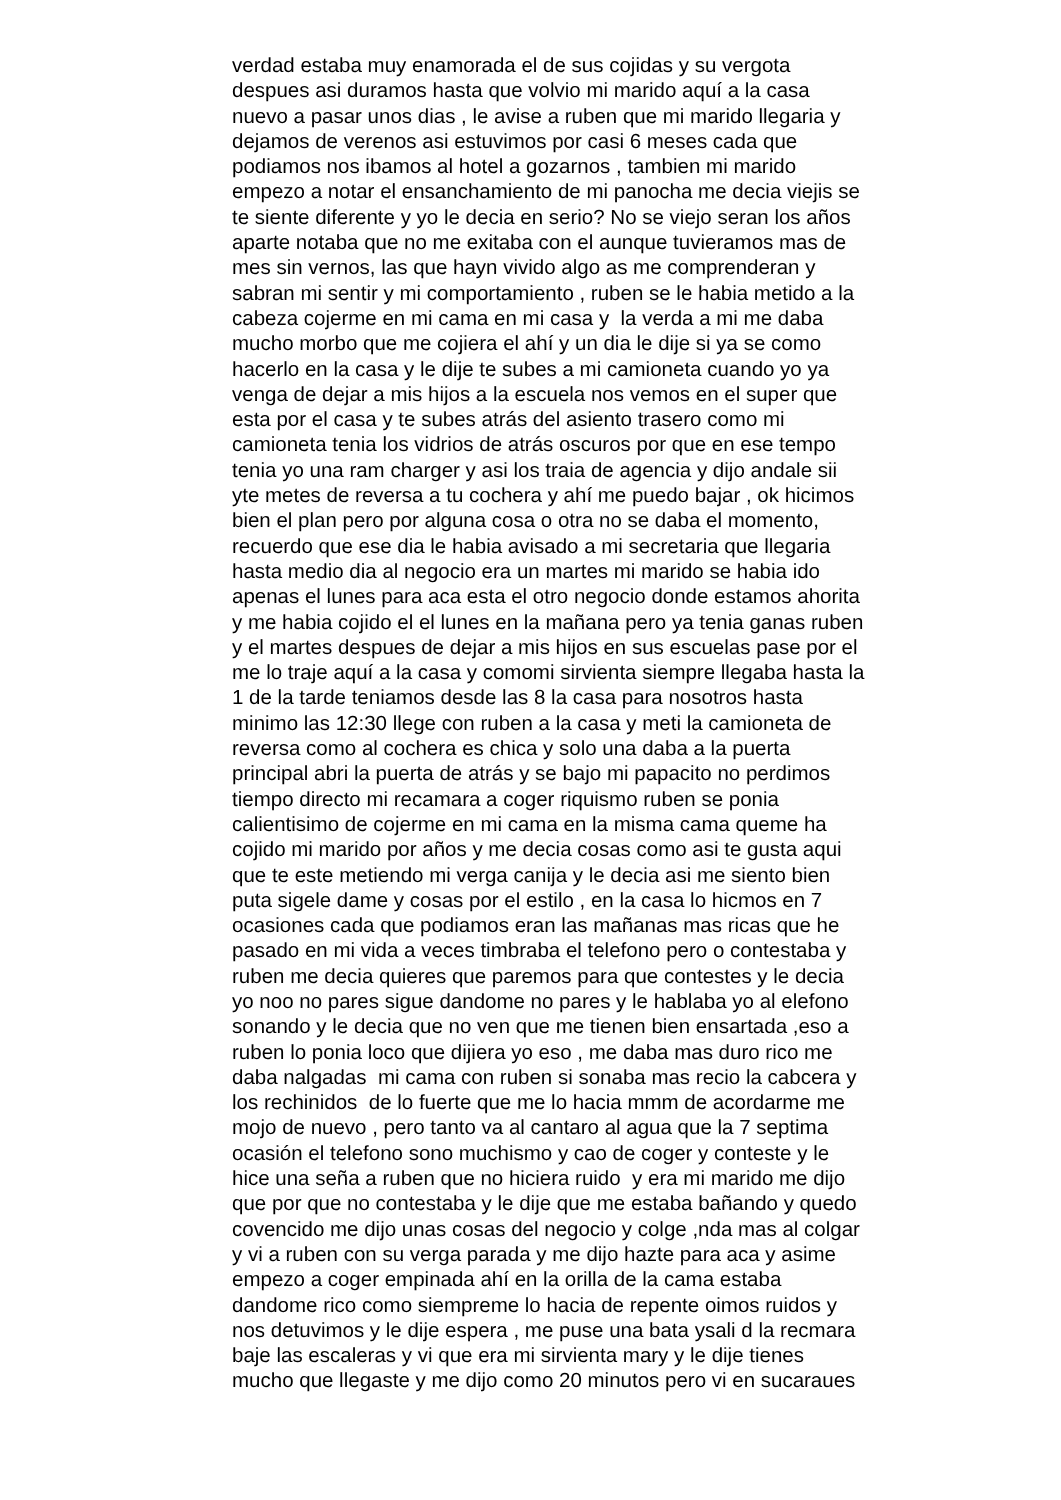verdad estaba muy enamorada el de sus cojidas y su vergota
despues asi duramos hasta que volvio mi marido aquí a la casa
nuevo a pasar unos dias , le avise a ruben que mi marido llegaria y
dejamos de verenos asi estuvimos por casi 6 meses cada que
podiamos nos ibamos al hotel a gozarnos , tambien mi marido
empezo a notar el ensanchamiento de mi panocha me decia viejis se
te siente diferente y yo le decia en serio? No se viejo seran los años
aparte notaba que no me exitaba con el aunque tuvieramos mas de
mes sin vernos, las que hayn vivido algo as me comprenderan y
sabran mi sentir y mi comportamiento , ruben se le habia metido a la
cabeza cojerme en mi cama en mi casa y la verda a mi me daba
mucho morbo que me cojiera el ahí y un dia le dije si ya se como
hacerlo en la casa y le dije te subes a mi camioneta cuando yo ya
venga de dejar a mis hijos a la escuela nos vemos en el super que
esta por el casa y te subes atrás del asiento trasero como mi
camioneta tenia los vidrios de atrás oscuros por que en ese tempo
tenia yo una ram charger y asi los traia de agencia y dijo andale sii
yte metes de reversa a tu cochera y ahí me puedo bajar , ok hicimos
bien el plan pero por alguna cosa o otra no se daba el momento,
recuerdo que ese dia le habia avisado a mi secretaria que llegaria
hasta medio dia al negocio era un martes mi marido se habia ido
apenas el lunes para aca esta el otro negocio donde estamos ahorita
y me habia cojido el el lunes en la mañana pero ya tenia ganas ruben
y el martes despues de dejar a mis hijos en sus escuelas pase por el
me lo traje aquí a la casa y comomi sirvienta siempre llegaba hasta la
1 de la tarde teniamos desde las 8 la casa para nosotros hasta
minimo las 12:30 llege con ruben a la casa y meti la camioneta de
reversa como al cochera es chica y solo una daba a la puerta
principal abri la puerta de atrás y se bajo mi papacito no perdimos
tiempo directo mi recamara a coger riquismo ruben se ponia
calientisimo de cojerme en mi cama en la misma cama queme ha
cojido mi marido por años y me decia cosas como asi te gusta aqui
que te este metiendo mi verga canija y le decia asi me siento bien
puta sigele dame y cosas por el estilo , en la casa lo hicmos en 7
ocasiones cada que podiamos eran las mañanas mas ricas que he
pasado en mi vida a veces timbraba el telefono pero o contestaba y
ruben me decia quieres que paremos para que contestes y le decia
yo noo no pares sigue dandome no pares y le hablaba yo al elefono
sonando y le decia que no ven que me tienen bien ensartada ,eso a
ruben lo ponia loco que dijiera yo eso , me daba mas duro rico me
daba nalgadas mi cama con ruben si sonaba mas recio la cabcera y
los rechinidos de lo fuerte que me lo hacia mmm de acordarme me
mojo de nuevo , pero tanto va al cantaro al agua que la 7 septima
ocasión el telefono sono muchismo y cao de coger y conteste y le
hice una seña a ruben que no hiciera ruido y era mi marido me dijo
que por que no contestaba y le dije que me estaba bañando y quedo
covencido me dijo unas cosas del negocio y colge ,nda mas al colgar
y vi a ruben con su verga parada y me dijo hazte para aca y asime
empezo a coger empinada ahí en la orilla de la cama estaba
dandome rico como siempreme lo hacia de repente oimos ruidos y
nos detuvimos y le dije espera , me puse una bata ysali d la recmara
baje las escaleras y vi que era mi sirvienta mary y le dije tienes
mucho que llegaste y me dijo como 20 minutos pero vi en sucaraues